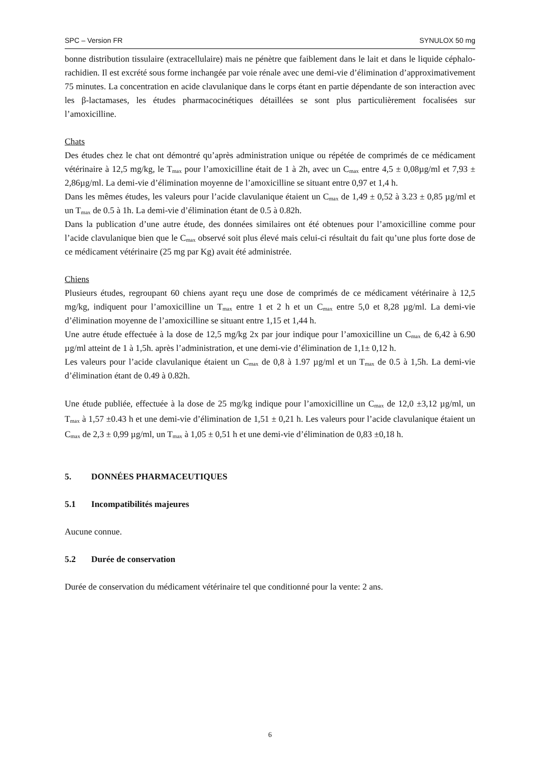SPC – Version FR SYNULOX 50 mg
bonne distribution tissulaire (extracellulaire) mais ne pénètre que faiblement dans le lait et dans le liquide céphalo-rachidien. Il est excrété sous forme inchangée par voie rénale avec une demi-vie d’élimination d’approximativement 75 minutes. La concentration en acide clavulanique dans le corps étant en partie dépendante de son interaction avec les β-lactamases, les études pharmacocinétiques détaillées se sont plus particulièrement focalisées sur l’amoxicilline.
Chats
Des études chez le chat ont démontré qu’après administration unique ou répétée de comprimés de ce médicament vétérinaire à 12,5 mg/kg, le T<sub>max</sub> pour l’amoxicilline était de 1 à 2h, avec un C<sub>max</sub> entre 4,5 ± 0,08µg/ml et 7,93 ± 2,86µg/ml. La demi-vie d’élimination moyenne de l’amoxicilline se situant entre 0,97 et 1,4 h.
Dans les mêmes études, les valeurs pour l’acide clavulanique étaient un C<sub>max</sub> de 1,49 ± 0,52 à 3.23 ± 0,85 µg/ml et un T<sub>max</sub> de 0.5 à 1h. La demi-vie d’élimination étant de 0.5 à 0.82h.
Dans la publication d’une autre étude, des données similaires ont été obtenues pour l’amoxicilline comme pour l’acide clavulanique bien que le C<sub>max</sub> observé soit plus élevé mais celui-ci résultait du fait qu’une plus forte dose de ce médicament vétérinaire (25 mg par Kg) avait été administrée.
Chiens
Plusieurs études, regroupant 60 chiens ayant reçu une dose de comprimés de ce médicament vétérinaire à 12,5 mg/kg, indiquent pour l’amoxicilline un T<sub>max</sub> entre 1 et 2 h et un C<sub>max</sub> entre 5,0 et 8,28 µg/ml. La demi-vie d’élimination moyenne de l’amoxicilline se situant entre 1,15 et 1,44 h.
Une autre étude effectuée à la dose de 12,5 mg/kg 2x par jour indique pour l’amoxicilline un C<sub>max</sub> de 6,42 à 6.90 µg/ml atteint de 1 à 1,5h. après l’administration, et une demi-vie d’élimination de 1,1± 0,12 h.
Les valeurs pour l’acide clavulanique étaient un C<sub>max</sub> de 0,8 à 1.97 µg/ml et un T<sub>max</sub> de 0.5 à 1,5h. La demi-vie d’élimination étant de 0.49 à 0.82h.
Une étude publiée, effectuée à la dose de 25 mg/kg indique pour l’amoxicilline un C<sub>max</sub> de 12,0 ±3,12 µg/ml, un T<sub>max</sub> à 1,57 ±0.43 h et une demi-vie d’élimination de 1,51 ± 0,21 h. Les valeurs pour l’acide clavulanique étaient un C<sub>max</sub> de 2,3 ± 0,99 µg/ml, un T<sub>max</sub> à 1,05 ± 0,51 h et une demi-vie d’élimination de 0,83 ±0,18 h.
5. DONNÉES PHARMACEUTIQUES
5.1 Incompatibilités majeures
Aucune connue.
5.2 Durée de conservation
Durée de conservation du médicament vétérinaire tel que conditionné pour la vente: 2 ans.
6